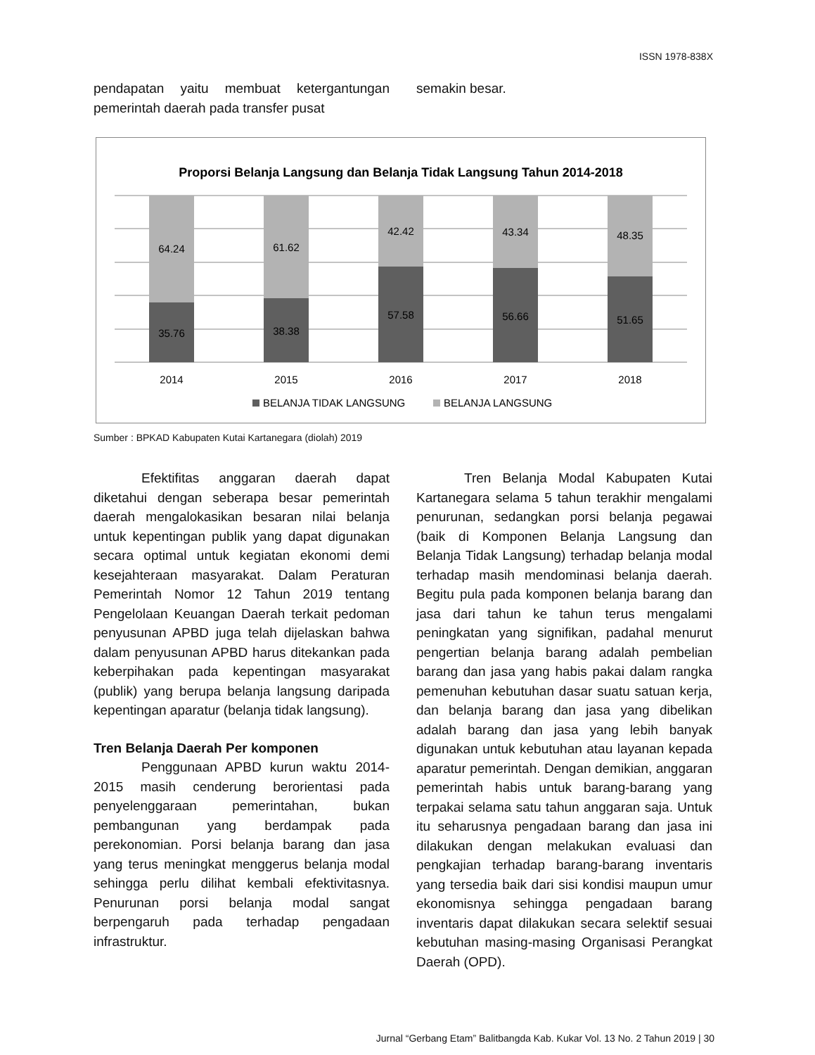ISSN 1978-838X
pendapatan yaitu membuat ketergantungan pemerintah daerah pada transfer pusat
semakin besar.
Proporsi Belanja Langsung dan Belanja Tidak Langsung Tahun 2014-2018
64.24
35.76
2014
61.62
38.38
2015
42.42
57.58
2016
43.34
56.66
2017
48.35
51.65
2018
BELANJA TIDAK LANGSUNG
BELANJA LANGSUNG
Sumber : BPKAD Kabupaten Kutai Kartanegara (diolah) 2019
Efektifitas anggaran daerah dapat diketahui dengan seberapa besar pemerintah daerah mengalokasikan besaran nilai belanja untuk kepentingan publik yang dapat digunakan secara optimal untuk kegiatan ekonomi demi kesejahteraan masyarakat. Dalam Peraturan Pemerintah Nomor 12 Tahun 2019 tentang Pengelolaan Keuangan Daerah terkait pedoman penyusunan APBD juga telah dijelaskan bahwa dalam penyusunan APBD harus ditekankan pada keberpihakan pada kepentingan masyarakat (publik) yang berupa belanja langsung daripada kepentingan aparatur (belanja tidak langsung).
Tren Belanja Daerah Per komponen
Penggunaan APBD kurun waktu 2014-2015 masih cenderung berorientasi pada penyelenggaraan pemerintahan, bukan pembangunan yang berdampak pada perekonomian. Porsi belanja barang dan jasa yang terus meningkat menggerus belanja modal sehingga perlu dilihat kembali efektivitasnya. Penurunan porsi belanja modal sangat berpengaruh pada terhadap pengadaan infrastruktur.
Tren Belanja Modal Kabupaten Kutai Kartanegara selama 5 tahun terakhir mengalami penurunan, sedangkan porsi belanja pegawai (baik di Komponen Belanja Langsung dan Belanja Tidak Langsung) terhadap belanja modal terhadap masih mendominasi belanja daerah. Begitu pula pada komponen belanja barang dan jasa dari tahun ke tahun terus mengalami peningkatan yang signifikan, padahal menurut pengertian belanja barang adalah pembelian barang dan jasa yang habis pakai dalam rangka pemenuhan kebutuhan dasar suatu satuan kerja, dan belanja barang dan jasa yang dibelikan adalah barang dan jasa yang lebih banyak digunakan untuk kebutuhan atau layanan kepada aparatur pemerintah. Dengan demikian, anggaran pemerintah habis untuk barang-barang yang terpakai selama satu tahun anggaran saja. Untuk itu seharusnya pengadaan barang dan jasa ini dilakukan dengan melakukan evaluasi dan pengkajian terhadap barang-barang inventaris yang tersedia baik dari sisi kondisi maupun umur ekonomisnya sehingga pengadaan barang inventaris dapat dilakukan secara selektif sesuai kebutuhan masing-masing Organisasi Perangkat Daerah (OPD).
Jurnal “Gerbang Etam” Balitbangda Kab. Kukar Vol. 13 No. 2 Tahun 2019 | 30